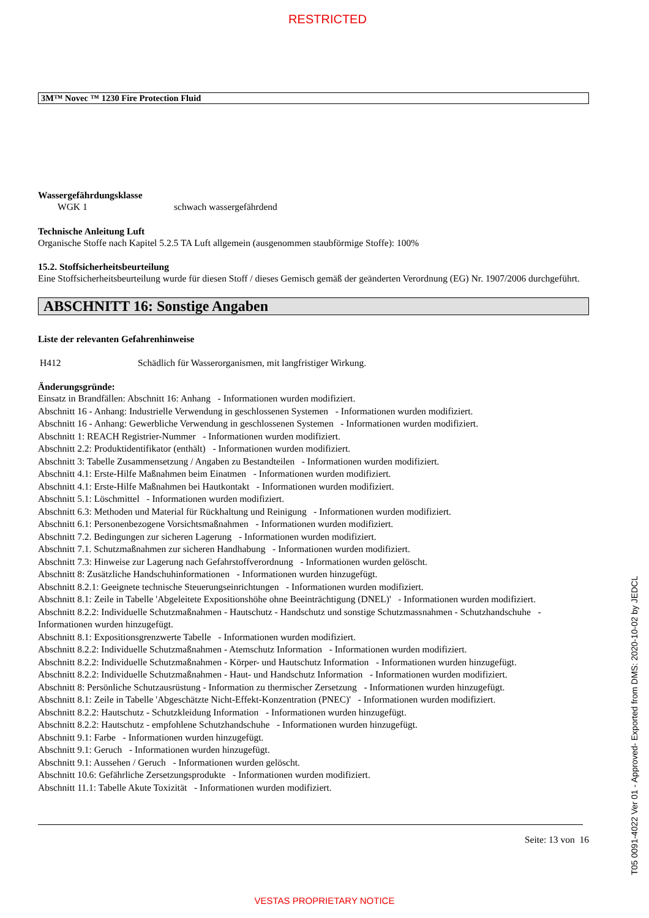RESTRICTED
3M™ Novec ™ 1230 Fire Protection Fluid
Wassergefährdungsklasse
WGK 1 schwach wassergefährdend
Technische Anleitung Luft
Organische Stoffe nach Kapitel 5.2.5 TA Luft allgemein (ausgenommen staubförmige Stoffe): 100%
15.2. Stoffsicherheitsbeurteilung
Eine Stoffsicherheitsbeurteilung wurde für diesen Stoff / dieses Gemisch gemäß der geänderten Verordnung (EG) Nr. 1907/2006 durchgeführt.
ABSCHNITT 16: Sonstige Angaben
Liste der relevanten Gefahrenhinweise
H412 Schädlich für Wasserorganismen, mit langfristiger Wirkung.
Änderungsgründe:
Einsatz in Brandfällen: Abschnitt 16: Anhang - Informationen wurden modifiziert.
Abschnitt 16 - Anhang: Industrielle Verwendung in geschlossenen Systemen - Informationen wurden modifiziert.
Abschnitt 16 - Anhang: Gewerbliche Verwendung in geschlossenen Systemen - Informationen wurden modifiziert.
Abschnitt 1: REACH Registrier-Nummer - Informationen wurden modifiziert.
Abschnitt 2.2: Produktidentifikator (enthält) - Informationen wurden modifiziert.
Abschnitt 3: Tabelle Zusammensetzung / Angaben zu Bestandteilen - Informationen wurden modifiziert.
Abschnitt 4.1: Erste-Hilfe Maßnahmen beim Einatmen - Informationen wurden modifiziert.
Abschnitt 4.1: Erste-Hilfe Maßnahmen bei Hautkontakt - Informationen wurden modifiziert.
Abschnitt 5.1: Löschmittel - Informationen wurden modifiziert.
Abschnitt 6.3: Methoden und Material für Rückhaltung und Reinigung - Informationen wurden modifiziert.
Abschnitt 6.1: Personenbezogene Vorsichtsmaßnahmen - Informationen wurden modifiziert.
Abschnitt 7.2. Bedingungen zur sicheren Lagerung - Informationen wurden modifiziert.
Abschnitt 7.1. Schutzmaßnahmen zur sicheren Handhabung - Informationen wurden modifiziert.
Abschnitt 7.3: Hinweise zur Lagerung nach Gefahrstoffverordnung - Informationen wurden gelöscht.
Abschnitt 8: Zusätzliche Handschuhinformationen - Informationen wurden hinzugefügt.
Abschnitt 8.2.1: Geeignete technische Steuerungseinrichtungen - Informationen wurden modifiziert.
Abschnitt 8.1: Zeile in Tabelle 'Abgeleitete Expositionshöhe ohne Beeinträchtigung (DNEL)' - Informationen wurden modifiziert.
Abschnitt 8.2.2: Individuelle Schutzmaßnahmen - Hautschutz - Handschutz und sonstige Schutzmassnahmen - Schutzhandschuhe - Informationen wurden hinzugefügt.
Abschnitt 8.1: Expositionsgrenzwerte Tabelle - Informationen wurden modifiziert.
Abschnitt 8.2.2: Individuelle Schutzmaßnahmen - Atemschutz Information - Informationen wurden modifiziert.
Abschnitt 8.2.2: Individuelle Schutzmaßnahmen - Körper- und Hautschutz Information - Informationen wurden hinzugefügt.
Abschnitt 8.2.2: Individuelle Schutzmaßnahmen - Haut- und Handschutz Information - Informationen wurden modifiziert.
Abschnitt 8: Persönliche Schutzausrüstung - Information zu thermischer Zersetzung - Informationen wurden hinzugefügt.
Abschnitt 8.1: Zeile in Tabelle 'Abgeschätzte Nicht-Effekt-Konzentration (PNEC)' - Informationen wurden modifiziert.
Abschnitt 8.2.2: Hautschutz - Schutzkleidung Information - Informationen wurden hinzugefügt.
Abschnitt 8.2.2: Hautschutz - empfohlene Schutzhandschuhe - Informationen wurden hinzugefügt.
Abschnitt 9.1: Farbe - Informationen wurden hinzugefügt.
Abschnitt 9.1: Geruch - Informationen wurden hinzugefügt.
Abschnitt 9.1: Aussehen / Geruch - Informationen wurden gelöscht.
Abschnitt 10.6: Gefährliche Zersetzungsprodukte - Informationen wurden modifiziert.
Abschnitt 11.1: Tabelle Akute Toxizität - Informationen wurden modifiziert.
Seite: 13 von 16
T05 0091-4022 Ver 01 - Approved- Exported from DMS: 2020-10-02 by JEDCL
VESTAS PROPRIETARY NOTICE